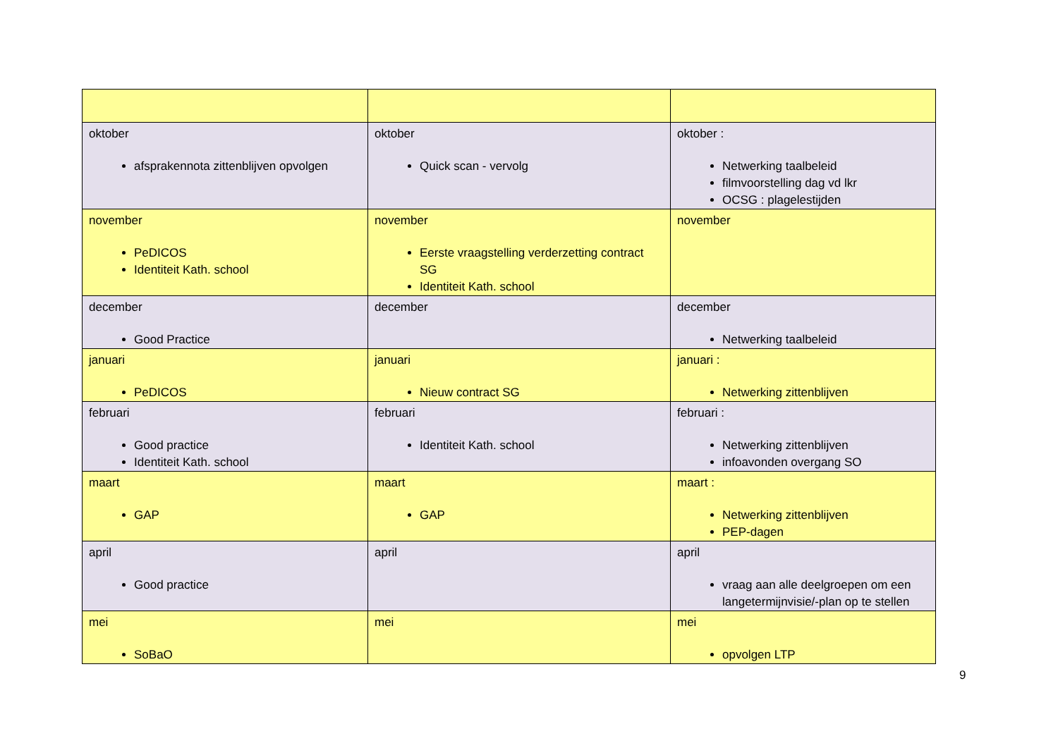| oktober afsprakennota zittenblijven opvolgen | oktober Quick scan - vervolg | oktober : Netwerking taalbeleid filmvoorstelling dag vd lkr OCSG : plagelestijden |
| november PeDICOS Identiteit Kath. school | november Eerste vraagstelling verderzetting contract SG Identiteit Kath. school | november |
| december Good Practice | december | december Netwerking taalbeleid |
| januari PeDICOS | januari Nieuw contract SG | januari : Netwerking zittenblijven |
| februari Good practice Identiteit Kath. school | februari Identiteit Kath. school | februari : Netwerking zittenblijven infoavonden overgang SO |
| maart GAP | maart GAP | maart : Netwerking zittenblijven PEP-dagen |
| april Good practice | april | april vraag aan alle deelgroepen om een langetermijnvisie/-plan op te stellen |
| mei SoBaO | mei | mei opvolgen LTP |
9